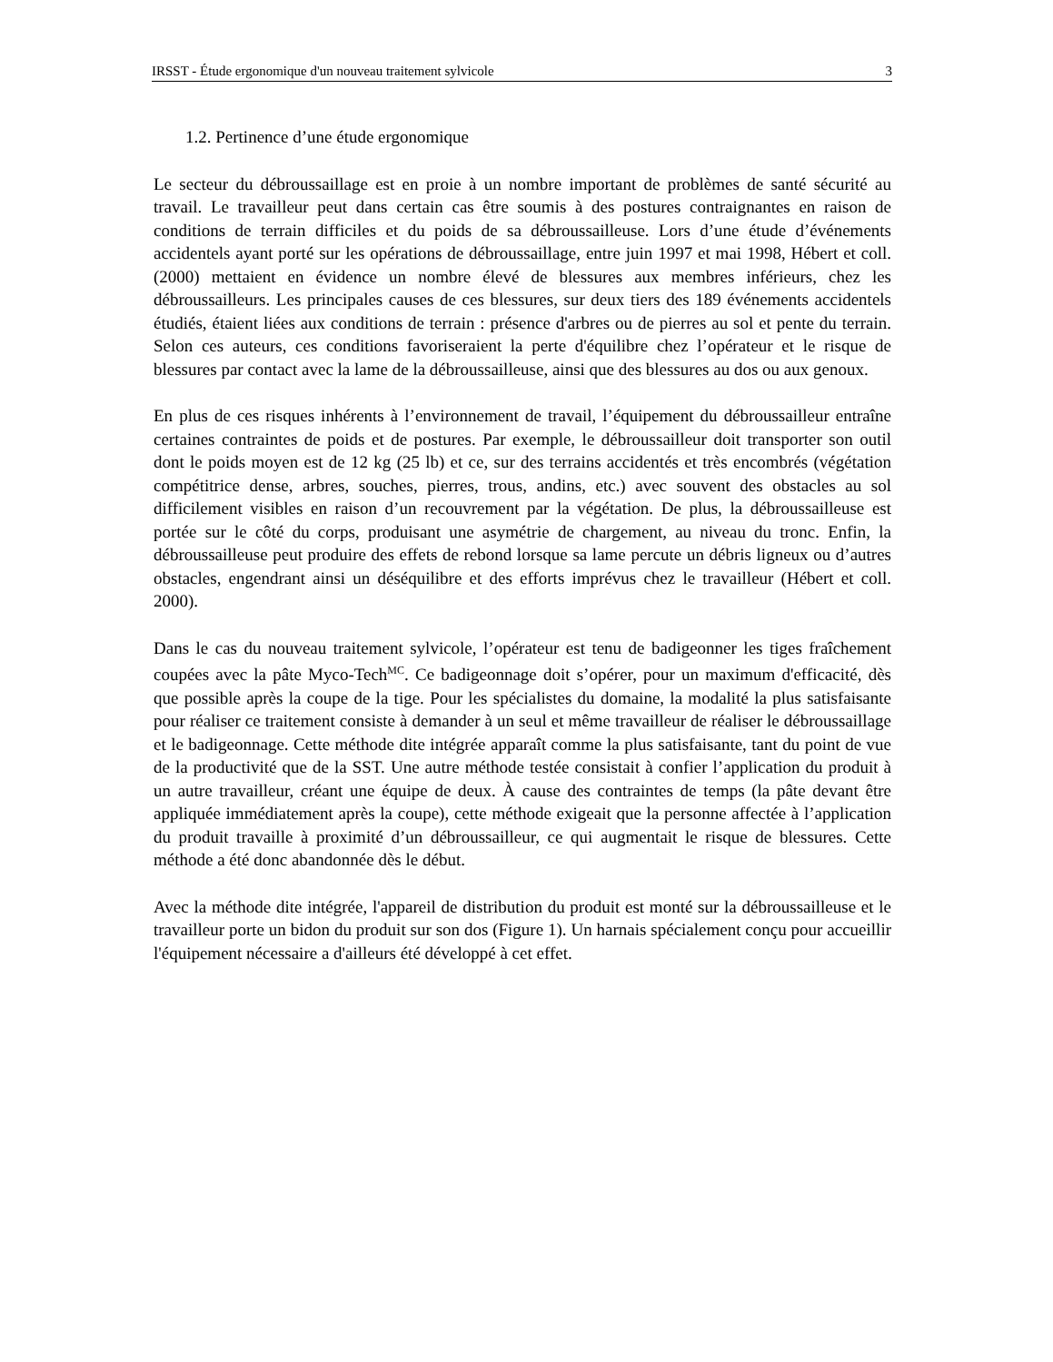IRSST - Étude ergonomique d'un nouveau traitement sylvicole 3
1.2. Pertinence d’une étude ergonomique
Le secteur du débroussaillage est en proie à un nombre important de problèmes de santé sécurité au travail. Le travailleur peut dans certain cas être soumis à des postures contraignantes en raison de conditions de terrain difficiles et du poids de sa débroussailleuse. Lors d’une étude d’événements accidentels ayant porté sur les opérations de débroussaillage, entre juin 1997 et mai 1998, Hébert et coll. (2000) mettaient en évidence un nombre élevé de blessures aux membres inférieurs, chez les débroussailleurs. Les principales causes de ces blessures, sur deux tiers des 189 événements accidentels étudiés, étaient liées aux conditions de terrain : présence d'arbres ou de pierres au sol et pente du terrain. Selon ces auteurs, ces conditions favoriseraient la perte d'équilibre chez l’opérateur et le risque de blessures par contact avec la lame de la débroussailleuse, ainsi que des blessures au dos ou aux genoux.
En plus de ces risques inhérents à l’environnement de travail, l’équipement du débroussailleur entraîne certaines contraintes de poids et de postures. Par exemple, le débroussailleur doit transporter son outil dont le poids moyen est de 12 kg (25 lb) et ce, sur des terrains accidentés et très encombrés (végétation compétitrice dense, arbres, souches, pierres, trous, andins, etc.) avec souvent des obstacles au sol difficilement visibles en raison d’un recouvrement par la végétation. De plus, la débroussailleuse est portée sur le côté du corps, produisant une asymétrie de chargement, au niveau du tronc. Enfin, la débroussailleuse peut produire des effets de rebond lorsque sa lame percute un débris ligneux ou d’autres obstacles, engendrant ainsi un déséquilibre et des efforts imprévus chez le travailleur (Hébert et coll. 2000).
Dans le cas du nouveau traitement sylvicole, l’opérateur est tenu de badigeonner les tiges fraîchement coupées avec la pâte Myco-Tech<sup>MC</sup>. Ce badigeonnage doit s’opérer, pour un maximum d'efficacité, dès que possible après la coupe de la tige. Pour les spécialistes du domaine, la modalité la plus satisfaisante pour réaliser ce traitement consiste à demander à un seul et même travailleur de réaliser le débroussaillage et le badigeonnage. Cette méthode dite intégrée apparaît comme la plus satisfaisante, tant du point de vue de la productivité que de la SST. Une autre méthode testée consistait à confier l’application du produit à un autre travailleur, créant une équipe de deux. À cause des contraintes de temps (la pâte devant être appliquée immédiatement après la coupe), cette méthode exigeait que la personne affectée à l’application du produit travaille à proximité d’un débroussailleur, ce qui augmentait le risque de blessures. Cette méthode a été donc abandonnée dès le début.
Avec la méthode dite intégrée, l'appareil de distribution du produit est monté sur la débroussailleuse et le travailleur porte un bidon du produit sur son dos (Figure 1). Un harnais spécialement conçu pour accueillir l'équipement nécessaire a d'ailleurs été développé à cet effet.